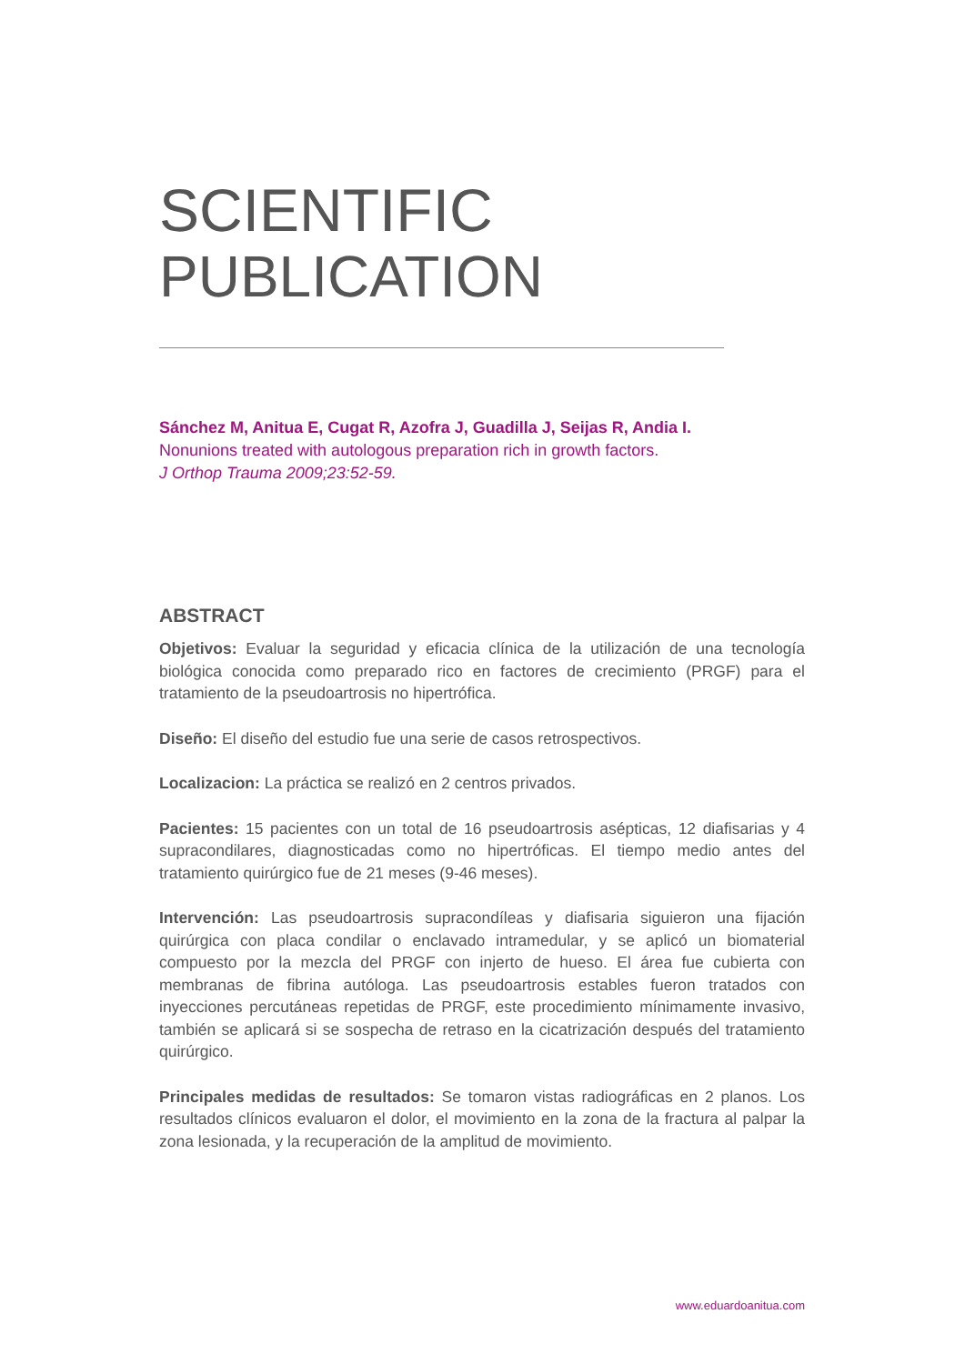SCIENTIFIC
PUBLICATION
Sánchez M, Anitua E, Cugat R, Azofra J, Guadilla J, Seijas R, Andia I.
Nonunions treated with autologous preparation rich in growth factors.
J Orthop Trauma 2009;23:52-59.
ABSTRACT
Objetivos: Evaluar la seguridad y eficacia clínica de la utilización de una tecnología biológica conocida como preparado rico en factores de crecimiento (PRGF) para el tratamiento de la pseudoartrosis no hipertrófica.
Diseño: El diseño del estudio fue una serie de casos retrospectivos.
Localizacion: La práctica se realizó en 2 centros privados.
Pacientes: 15 pacientes con un total de 16 pseudoartrosis asépticas, 12 diafisarias y 4 supracondilares, diagnosticadas como no hipertróficas. El tiempo medio antes del tratamiento quirúrgico fue de 21 meses (9-46 meses).
Intervención: Las pseudoartrosis supracondíleas y diafisaria siguieron una fijación quirúrgica con placa condilar o enclavado intramedular, y se aplicó un biomaterial compuesto por la mezcla del PRGF con injerto de hueso. El área fue cubierta con membranas de fibrina autóloga. Las pseudoartrosis estables fueron tratados con inyecciones percutáneas repetidas de PRGF, este procedimiento mínimamente invasivo, también se aplicará si se sospecha de retraso en la cicatrización después del tratamiento quirúrgico.
Principales medidas de resultados: Se tomaron vistas radiográficas en 2 planos. Los resultados clínicos evaluaron el dolor, el movimiento en la zona de la fractura al palpar la zona lesionada, y la recuperación de la amplitud de movimiento.
www.eduardoanitua.com